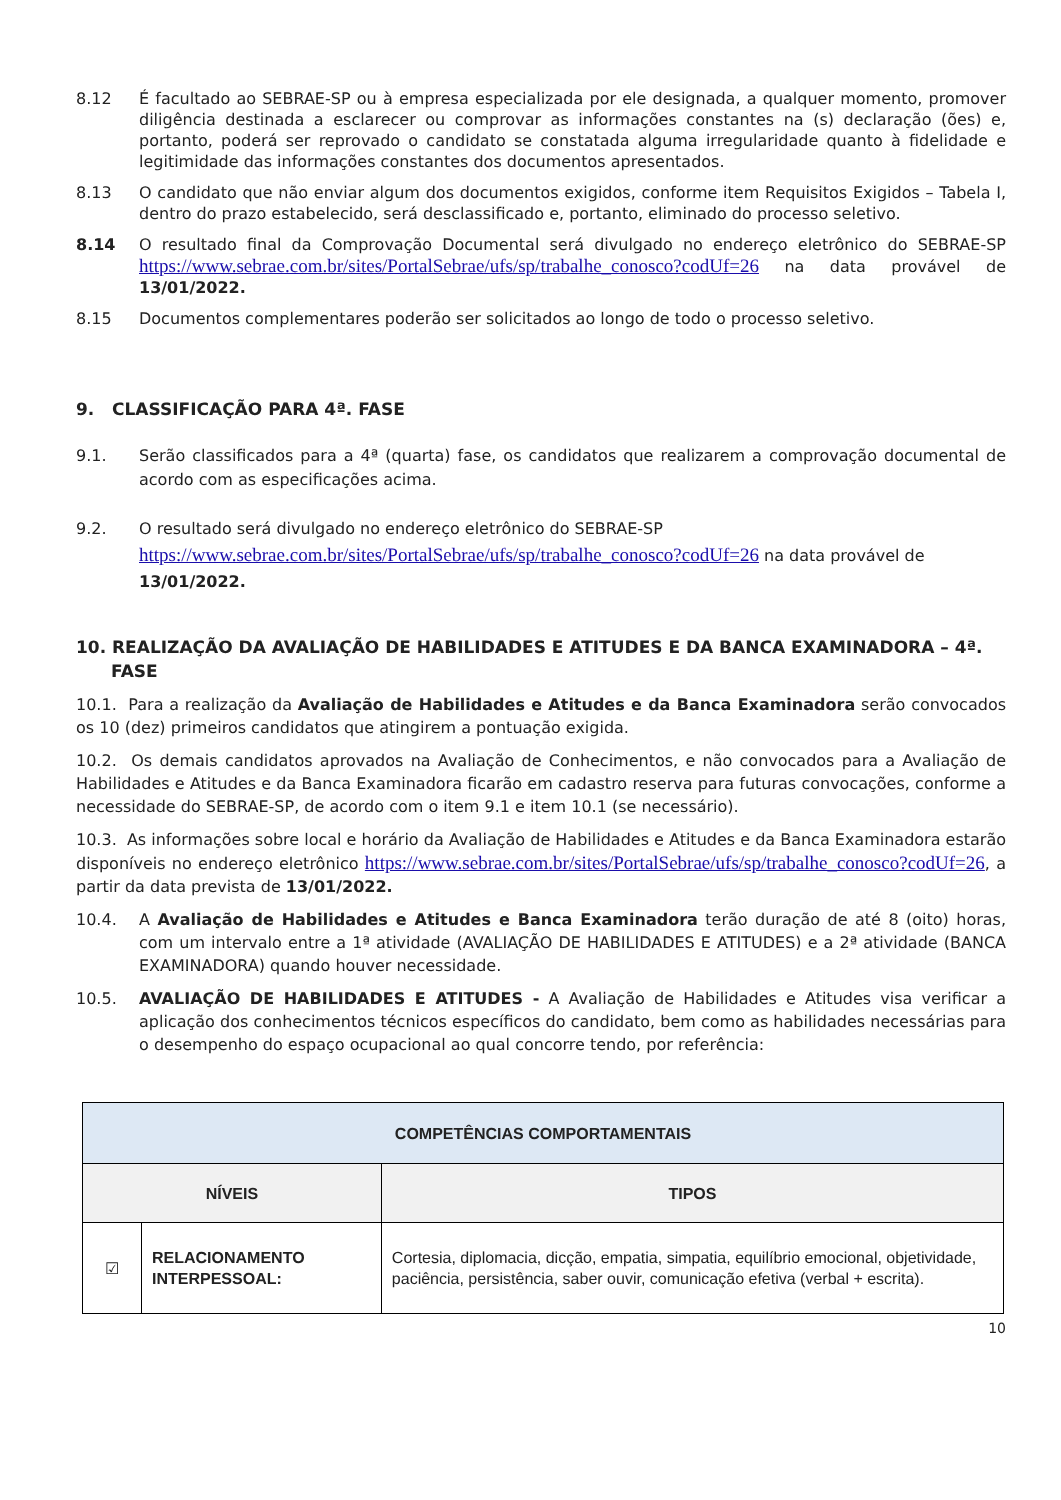8.12 É facultado ao SEBRAE-SP ou à empresa especializada por ele designada, a qualquer momento, promover diligência destinada a esclarecer ou comprovar as informações constantes na (s) declaração (ões) e, portanto, poderá ser reprovado o candidato se constatada alguma irregularidade quanto à fidelidade e legitimidade das informações constantes dos documentos apresentados.
8.13 O candidato que não enviar algum dos documentos exigidos, conforme item Requisitos Exigidos – Tabela I, dentro do prazo estabelecido, será desclassificado e, portanto, eliminado do processo seletivo.
8.14 O resultado final da Comprovação Documental será divulgado no endereço eletrônico do SEBRAE-SP https://www.sebrae.com.br/sites/PortalSebrae/ufs/sp/trabalhe_conosco?codUf=26 na data provável de 13/01/2022.
8.15 Documentos complementares poderão ser solicitados ao longo de todo o processo seletivo.
9. CLASSIFICAÇÃO PARA 4ª. FASE
9.1. Serão classificados para a 4ª (quarta) fase, os candidatos que realizarem a comprovação documental de acordo com as especificações acima.
9.2. O resultado será divulgado no endereço eletrônico do SEBRAE-SP https://www.sebrae.com.br/sites/PortalSebrae/ufs/sp/trabalhe_conosco?codUf=26 na data provável de 13/01/2022.
10. REALIZAÇÃO DA AVALIAÇÃO DE HABILIDADES E ATITUDES E DA BANCA EXAMINADORA – 4ª. FASE
10.1. Para a realização da Avaliação de Habilidades e Atitudes e da Banca Examinadora serão convocados os 10 (dez) primeiros candidatos que atingirem a pontuação exigida.
10.2. Os demais candidatos aprovados na Avaliação de Conhecimentos, e não convocados para a Avaliação de Habilidades e Atitudes e da Banca Examinadora ficarão em cadastro reserva para futuras convocações, conforme a necessidade do SEBRAE-SP, de acordo com o item 9.1 e item 10.1 (se necessário).
10.3. As informações sobre local e horário da Avaliação de Habilidades e Atitudes e da Banca Examinadora estarão disponíveis no endereço eletrônico https://www.sebrae.com.br/sites/PortalSebrae/ufs/sp/trabalhe_conosco?codUf=26, a partir da data prevista de 13/01/2022.
10.4. A Avaliação de Habilidades e Atitudes e Banca Examinadora terão duração de até 8 (oito) horas, com um intervalo entre a 1ª atividade (AVALIAÇÃO DE HABILIDADES E ATITUDES) e a 2ª atividade (BANCA EXAMINADORA) quando houver necessidade.
10.5. AVALIAÇÃO DE HABILIDADES E ATITUDES - A Avaliação de Habilidades e Atitudes visa verificar a aplicação dos conhecimentos técnicos específicos do candidato, bem como as habilidades necessárias para o desempenho do espaço ocupacional ao qual concorre tendo, por referência:
| COMPETÊNCIAS COMPORTAMENTAIS | | |
| --- | --- | --- |
| NÍVEIS | | TIPOS |
| ☑ | RELACIONAMENTO INTERPESSOAL: | Cortesia, diplomacia, dicção, empatia, simpatia, equilíbrio emocional, objetividade, paciência, persistência, saber ouvir, comunicação efetiva (verbal + escrita). |
10